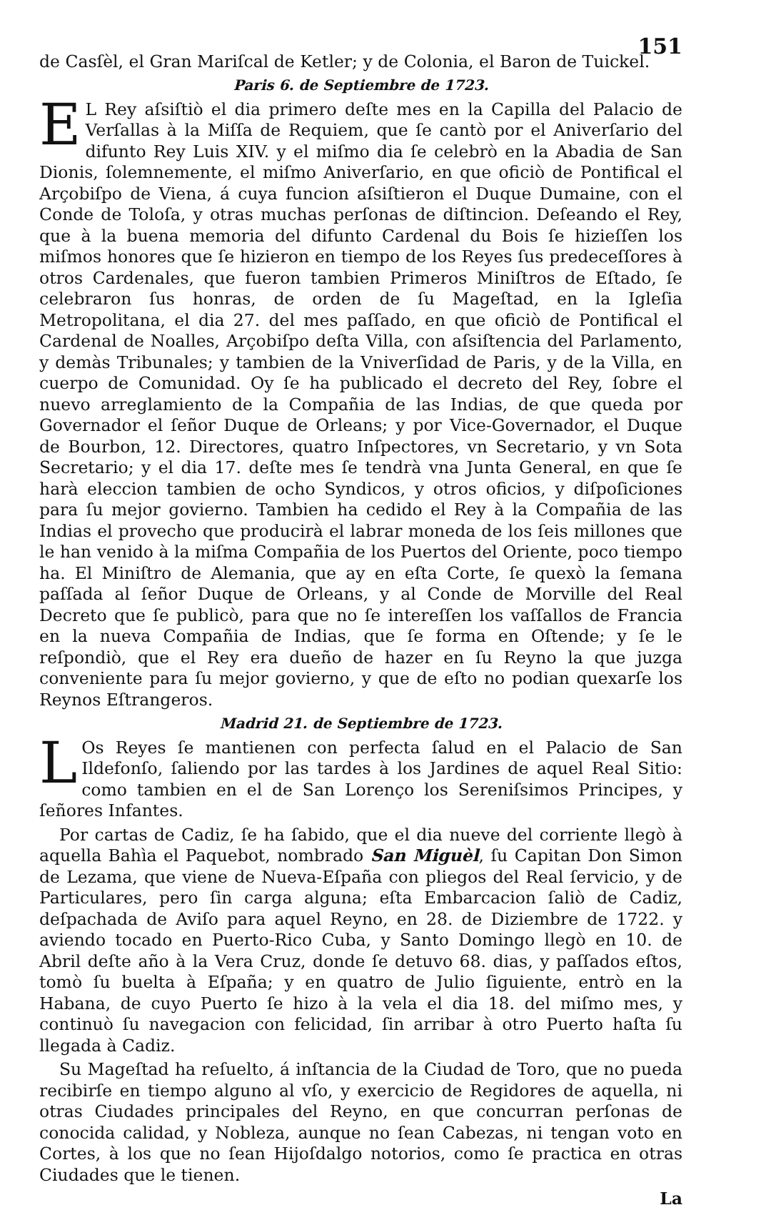151
de Casſèl, el Gran Mariſcal de Ketler; y de Colonia, el Baron de Tuickel.
Paris 6. de Septiembre de 1723.
EL Rey aſsiſtiò el dia primero deſte mes en la Capilla del Palacio de Verſallas à la Miſſa de Requiem, que ſe cantò por el Aniverſario del difunto Rey Luis XIV. y el miſmo dia ſe celebrò en la Abadia de San Dionis, ſolemnemente, el miſmo Aniverſario, en que oficiò de Pontifical el Arçobiſpo de Viena, á cuya funcion aſsiſtieron el Duque Dumaine, con el Conde de Toloſa, y otras muchas perſonas de diſtincion. Deſeando el Rey, que à la buena memoria del difunto Cardenal du Bois ſe hizieſſen los miſmos honores que ſe hizieron en tiempo de los Reyes ſus predeceſſores à otros Cardenales, que fueron tambien Primeros Miniſtros de Eſtado, ſe celebraron ſus honras, de orden de ſu Mageſtad, en la Igleſia Metropolitana, el dia 27. del mes paſſado, en que oficiò de Pontifical el Cardenal de Noalles, Arçobiſpo deſta Villa, con aſsiſtencia del Parlamento, y demàs Tribunales; y tambien de la Vniverſidad de Paris, y de la Villa, en cuerpo de Comunidad. Oy ſe ha publicado el decreto del Rey, ſobre el nuevo arreglamiento de la Compañia de las Indias, de que queda por Governador el ſeñor Duque de Orleans; y por Vice-Governador, el Duque de Bourbon, 12. Directores, quatro Inſpectores, vn Secretario, y vn Sota Secretario; y el dia 17. deſte mes ſe tendrà vna Junta General, en que ſe harà eleccion tambien de ocho Syndicos, y otros oficios, y diſpoſiciones para ſu mejor govierno. Tambien ha cedido el Rey à la Compañia de las Indias el provecho que producirà el labrar moneda de los ſeis millones que le han venido à la miſma Compañia de los Puertos del Oriente, poco tiempo ha. El Miniſtro de Alemania, que ay en eſta Corte, ſe quexò la ſemana paſſada al ſeñor Duque de Orleans, y al Conde de Morville del Real Decreto que ſe publicò, para que no ſe intereſſen los vaſſallos de Francia en la nueva Compañia de Indias, que ſe forma en Oſtende; y ſe le reſpondiò, que el Rey era dueño de hazer en ſu Reyno la que juzga conveniente para ſu mejor govierno, y que de eſto no podian quexarſe los Reynos Eſtrangeros.
Madrid 21. de Septiembre de 1723.
LOs Reyes ſe mantienen con perfecta ſalud en el Palacio de San Ildefonſo, ſaliendo por las tardes à los Jardines de aquel Real Sitio: como tambien en el de San Lorenço los Sereniſsimos Principes, y ſeñores Infantes.
Por cartas de Cadiz, ſe ha ſabido, que el dia nueve del corriente llegò à aquella Bahìa el Paquebot, nombrado San Miguèl, ſu Capitan Don Simon de Lezama, que viene de Nueva-Eſpaña con pliegos del Real ſervicio, y de Particulares, pero ſin carga alguna; eſta Embarcacion ſaliò de Cadiz, deſpachada de Aviſo para aquel Reyno, en 28. de Diziembre de 1722. y aviendo tocado en Puerto-Rico Cuba, y Santo Domingo llegò en 10. de Abril deſte año à la Vera Cruz, donde ſe detuvo 68. dias, y paſſados eſtos, tomò ſu buelta à Eſpaña; y en quatro de Julio ſiguiente, entrò en la Habana, de cuyo Puerto ſe hizo à la vela el dia 18. del miſmo mes, y continuò ſu navegacion con felicidad, ſin arribar à otro Puerto haſta ſu llegada à Cadiz.
Su Mageſtad ha reſuelto, á inſtancia de la Ciudad de Toro, que no pueda recibirſe en tiempo alguno al vſo, y exercicio de Regidores de aquella, ni otras Ciudades principales del Reyno, en que concurran perſonas de conocida calidad, y Nobleza, aunque no ſean Cabezas, ni tengan voto en Cortes, à los que no ſean Hijoſdalgo notorios, como ſe practica en otras Ciudades que le tienen.
La